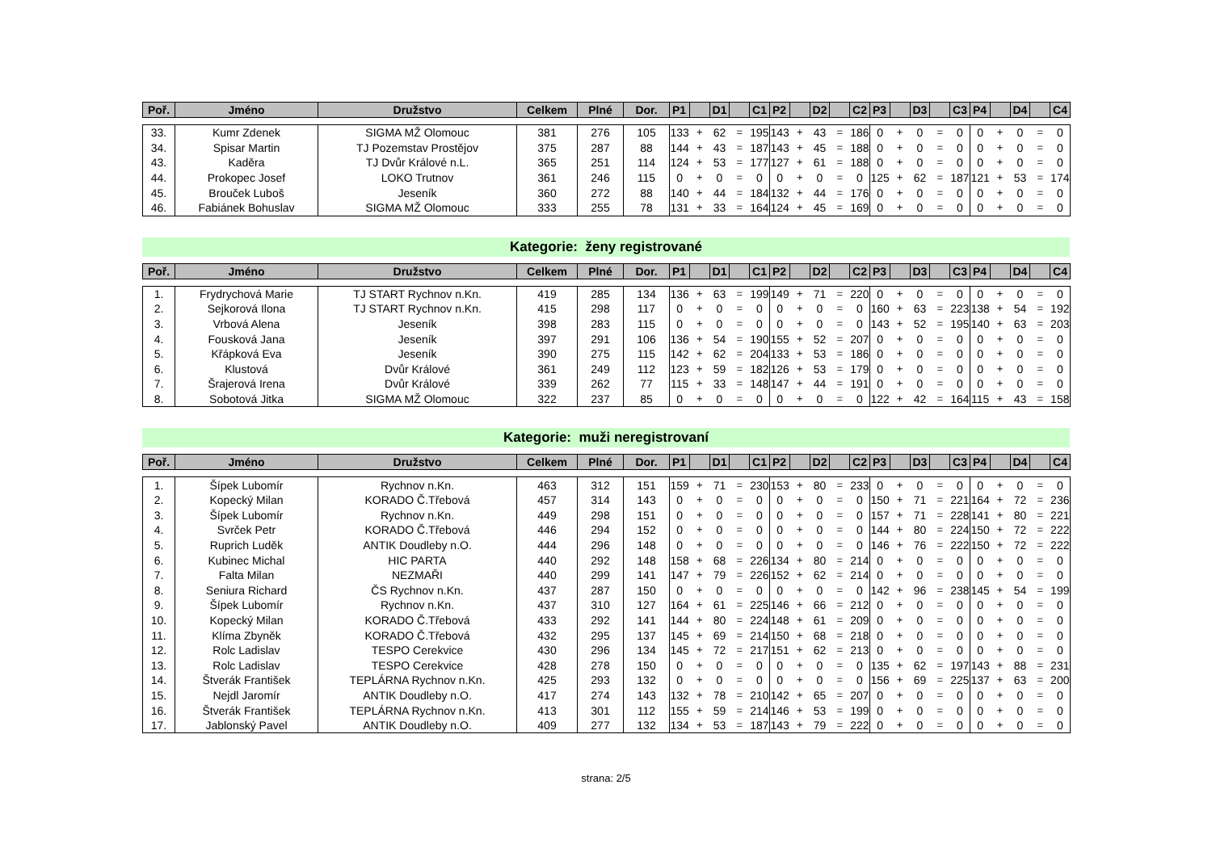| Poř. | Jméno | Družstvo | Celkem | Plné | Dor. | P1 | | D1 | | C1 | P2 | | D2 | | C2 | P3 | | D3 | | C3 | P4 | | D4 | | C4 |
| --- | --- | --- | --- | --- | --- | --- | --- | --- | --- | --- | --- | --- | --- | --- | --- | --- | --- | --- | --- | --- | --- | --- | --- | --- | --- |
| 33. | Kumr Zdenek | SIGMA MŽ Olomouc | 381 | 276 | 105 | 133 | + | 62 | = | 195 | 143 | + | 43 | = | 186 | 0 | + | 0 | = | 0 | 0 | + | 0 | = | 0 |
| 34. | Spisar Martin | TJ Pozemstav Prostějov | 375 | 287 | 88 | 144 | + | 43 | = | 187 | 143 | + | 45 | = | 188 | 0 | + | 0 | = | 0 | 0 | + | 0 | = | 0 |
| 43. | Kaděra | TJ Dvůr Králové n.L. | 365 | 251 | 114 | 124 | + | 53 | = | 177 | 127 | + | 61 | = | 188 | 0 | + | 0 | = | 0 | 0 | + | 0 | = | 0 |
| 44. | Prokopec Josef | LOKO Trutnov | 361 | 246 | 115 | 0 | + | 0 | = | 0 | 0 | + | 0 | = | 0 | 125 | + | 62 | = | 187 | 121 | + | 53 | = | 174 |
| 45. | Brouček Luboš | Jeseník | 360 | 272 | 88 | 140 | + | 44 | = | 184 | 132 | + | 44 | = | 176 | 0 | + | 0 | = | 0 | 0 | + | 0 | = | 0 |
| 46. | Fabiánek Bohuslav | SIGMA MŽ Olomouc | 333 | 255 | 78 | 131 | + | 33 | = | 164 | 124 | + | 45 | = | 169 | 0 | + | 0 | = | 0 | 0 | + | 0 | = | 0 |
Kategorie: ženy registrované
| Poř. | Jméno | Družstvo | Celkem | Plné | Dor. | P1 | | D1 | | C1 | P2 | | D2 | | C2 | P3 | | D3 | | C3 | P4 | | D4 | | C4 |
| --- | --- | --- | --- | --- | --- | --- | --- | --- | --- | --- | --- | --- | --- | --- | --- | --- | --- | --- | --- | --- | --- | --- | --- | --- | --- |
| 1. | Frydrychová Marie | TJ START Rychnov n.Kn. | 419 | 285 | 134 | 136 | + | 63 | = | 199 | 149 | + | 71 | = | 220 | 0 | + | 0 | = | 0 | 0 | + | 0 | = | 0 |
| 2. | Sejkorová Ilona | TJ START Rychnov n.Kn. | 415 | 298 | 117 | 0 | + | 0 | = | 0 | 0 | + | 0 | = | 0 | 160 | + | 63 | = | 223 | 138 | + | 54 | = | 192 |
| 3. | Vrbová Alena | Jeseník | 398 | 283 | 115 | 0 | + | 0 | = | 0 | 0 | + | 0 | = | 0 | 143 | + | 52 | = | 195 | 140 | + | 63 | = | 203 |
| 4. | Fousková Jana | Jeseník | 397 | 291 | 106 | 136 | + | 54 | = | 190 | 155 | + | 52 | = | 207 | 0 | + | 0 | = | 0 | 0 | + | 0 | = | 0 |
| 5. | Křápková Eva | Jeseník | 390 | 275 | 115 | 142 | + | 62 | = | 204 | 133 | + | 53 | = | 186 | 0 | + | 0 | = | 0 | 0 | + | 0 | = | 0 |
| 6. | Klustová | Dvůr Králové | 361 | 249 | 112 | 123 | + | 59 | = | 182 | 126 | + | 53 | = | 179 | 0 | + | 0 | = | 0 | 0 | + | 0 | = | 0 |
| 7. | Šrajerová Irena | Dvůr Králové | 339 | 262 | 77 | 115 | + | 33 | = | 148 | 147 | + | 44 | = | 191 | 0 | + | 0 | = | 0 | 0 | + | 0 | = | 0 |
| 8. | Sobotová Jitka | SIGMA MŽ Olomouc | 322 | 237 | 85 | 0 | + | 0 | = | 0 | 0 | + | 0 | = | 0 | 122 | + | 42 | = | 164 | 115 | + | 43 | = | 158 |
Kategorie: muži neregistrovaní
| Poř. | Jméno | Družstvo | Celkem | Plné | Dor. | P1 | | D1 | | C1 | P2 | | D2 | | C2 | P3 | | D3 | | C3 | P4 | | D4 | | C4 |
| --- | --- | --- | --- | --- | --- | --- | --- | --- | --- | --- | --- | --- | --- | --- | --- | --- | --- | --- | --- | --- | --- | --- | --- | --- | --- |
| 1. | Šípek Lubomír | Rychnov n.Kn. | 463 | 312 | 151 | 159 | + | 71 | = | 230 | 153 | + | 80 | = | 233 | 0 | + | 0 | = | 0 | 0 | + | 0 | = | 0 |
| 2. | Kopecký Milan | KORADO Č.Třebová | 457 | 314 | 143 | 0 | + | 0 | = | 0 | 0 | + | 0 | = | 0 | 150 | + | 71 | = | 221 | 164 | + | 72 | = | 236 |
| 3. | Šípek Lubomír | Rychnov n.Kn. | 449 | 298 | 151 | 0 | + | 0 | = | 0 | 0 | + | 0 | = | 0 | 157 | + | 71 | = | 228 | 141 | + | 80 | = | 221 |
| 4. | Svrček Petr | KORADO Č.Třebová | 446 | 294 | 152 | 0 | + | 0 | = | 0 | 0 | + | 0 | = | 0 | 144 | + | 80 | = | 224 | 150 | + | 72 | = | 222 |
| 5. | Ruprich Luděk | ANTIK Doudleby n.O. | 444 | 296 | 148 | 0 | + | 0 | = | 0 | 0 | + | 0 | = | 0 | 146 | + | 76 | = | 222 | 150 | + | 72 | = | 222 |
| 6. | Kubinec Michal | HIC PARTA | 440 | 292 | 148 | 158 | + | 68 | = | 226 | 134 | + | 80 | = | 214 | 0 | + | 0 | = | 0 | 0 | + | 0 | = | 0 |
| 7. | Falta Milan | NEZMAŘI | 440 | 299 | 141 | 147 | + | 79 | = | 226 | 152 | + | 62 | = | 214 | 0 | + | 0 | = | 0 | 0 | + | 0 | = | 0 |
| 8. | Seniura Richard | ČS Rychnov n.Kn. | 437 | 287 | 150 | 0 | + | 0 | = | 0 | 0 | + | 0 | = | 0 | 142 | + | 96 | = | 238 | 145 | + | 54 | = | 199 |
| 9. | Šípek Lubomír | Rychnov n.Kn. | 437 | 310 | 127 | 164 | + | 61 | = | 225 | 146 | + | 66 | = | 212 | 0 | + | 0 | = | 0 | 0 | + | 0 | = | 0 |
| 10. | Kopecký Milan | KORADO Č.Třebová | 433 | 292 | 141 | 144 | + | 80 | = | 224 | 148 | + | 61 | = | 209 | 0 | + | 0 | = | 0 | 0 | + | 0 | = | 0 |
| 11. | Klíma Zbyněk | KORADO Č.Třebová | 432 | 295 | 137 | 145 | + | 69 | = | 214 | 150 | + | 68 | = | 218 | 0 | + | 0 | = | 0 | 0 | + | 0 | = | 0 |
| 12. | Rolc Ladislav | TESPO Cerekvice | 430 | 296 | 134 | 145 | + | 72 | = | 217 | 151 | + | 62 | = | 213 | 0 | + | 0 | = | 0 | 0 | + | 0 | = | 0 |
| 13. | Rolc Ladislav | TESPO Cerekvice | 428 | 278 | 150 | 0 | + | 0 | = | 0 | 0 | + | 0 | = | 0 | 135 | + | 62 | = | 197 | 143 | + | 88 | = | 231 |
| 14. | Štverák František | TEPLÁRNA Rychnov n.Kn. | 425 | 293 | 132 | 0 | + | 0 | = | 0 | 0 | + | 0 | = | 0 | 156 | + | 69 | = | 225 | 137 | + | 63 | = | 200 |
| 15. | Nejdl Jaromír | ANTIK Doudleby n.O. | 417 | 274 | 143 | 132 | + | 78 | = | 210 | 142 | + | 65 | = | 207 | 0 | + | 0 | = | 0 | 0 | + | 0 | = | 0 |
| 16. | Štverák František | TEPLÁRNA Rychnov n.Kn. | 413 | 301 | 112 | 155 | + | 59 | = | 214 | 146 | + | 53 | = | 199 | 0 | + | 0 | = | 0 | 0 | + | 0 | = | 0 |
| 17. | Jablonský Pavel | ANTIK Doudleby n.O. | 409 | 277 | 132 | 134 | + | 53 | = | 187 | 143 | + | 79 | = | 222 | 0 | + | 0 | = | 0 | 0 | + | 0 | = | 0 |
strana: 2/5